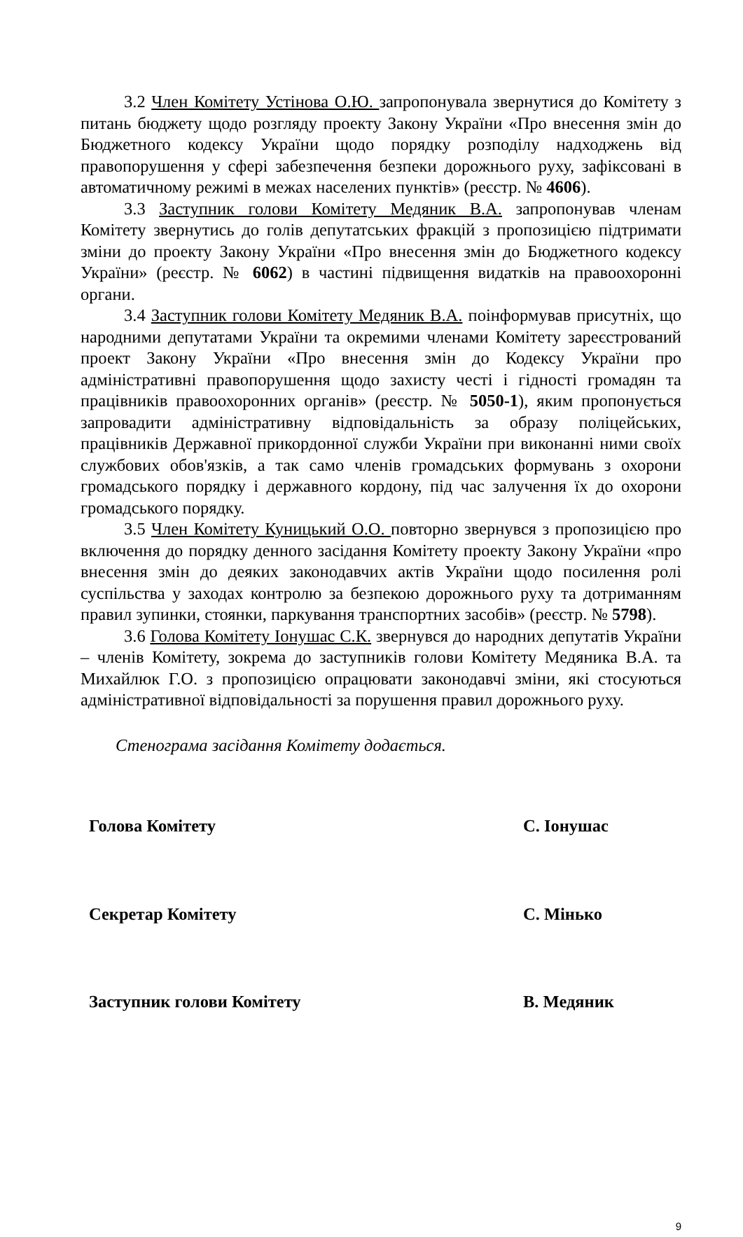3.2 Член Комітету Устінова О.Ю. запропонувала звернутися до Комітету з питань бюджету щодо розгляду проекту Закону України «Про внесення змін до Бюджетного кодексу України щодо порядку розподілу надходжень від правопорушення у сфері забезпечення безпеки дорожнього руху, зафіксовані в автоматичному режимі в межах населених пунктів» (реєстр. № 4606).
3.3 Заступник голови Комітету Медяник В.А. запропонував членам Комітету звернутись до голів депутатських фракцій з пропозицією підтримати зміни до проекту Закону України «Про внесення змін до Бюджетного кодексу України» (реєстр. № 6062) в частині підвищення видатків на правоохоронні органи.
3.4 Заступник голови Комітету Медяник В.А. поінформував присутніх, що народними депутатами України та окремими членами Комітету зареєстрований проект Закону України «Про внесення змін до Кодексу України про адміністративні правопорушення щодо захисту честі і гідності громадян та працівників правоохоронних органів» (реєстр. № 5050-1), яким пропонується запровадити адміністративну відповідальність за образу поліцейських, працівників Державної прикордонної служби України при виконанні ними своїх службових обов'язків, а так само членів громадських формувань з охорони громадського порядку і державного кордону, під час залучення їх до охорони громадського порядку.
3.5 Член Комітету Куницький О.О. повторно звернувся з пропозицією про включення до порядку денного засідання Комітету проекту Закону України «про внесення змін до деяких законодавчих актів України щодо посилення ролі суспільства у заходах контролю за безпекою дорожнього руху та дотриманням правил зупинки, стоянки, паркування транспортних засобів» (реєстр. № 5798).
3.6 Голова Комітету Іонушас С.К. звернувся до народних депутатів України – членів Комітету, зокрема до заступників голови Комітету Медяника В.А. та Михайлюк Г.О. з пропозицією опрацювати законодавчі зміни, які стосуються адміністративної відповідальності за порушення правил дорожнього руху.
Стенограма засідання Комітету додається.
Голова Комітету С. Іонушас
Секретар Комітету С. Мінько
Заступник голови Комітету В. Медяник
9